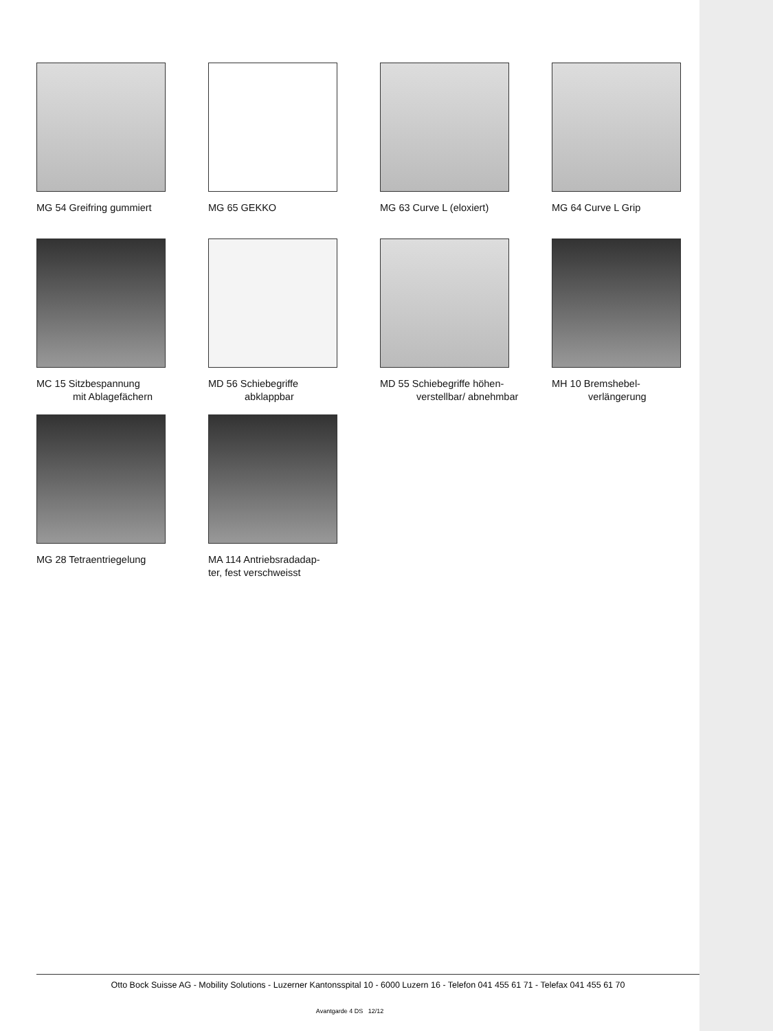MG 54 Greifring gummiert
MG 65 GEKKO
MG 63 Curve L (eloxiert)
MG 64 Curve L Grip
MC 15 Sitzbespannung
mit Ablagefächern
MD 56 Schiebegriffe
abklappbar
MD 55 Schiebegriffe höhen-
verstellbar/ abnehmbar
MH 10 Bremshebel-
verlängerung
MG 28 Tetraentriegelung
MA 114 Antriebsradadap-
ter, fest verschweisst
Otto Bock Suisse AG - Mobility Solutions - Luzerner Kantonsspital 10 - 6000 Luzern 16 - Telefon 041 455 61 71 - Telefax 041 455 61 70
Avantgarde 4 DS 12/12